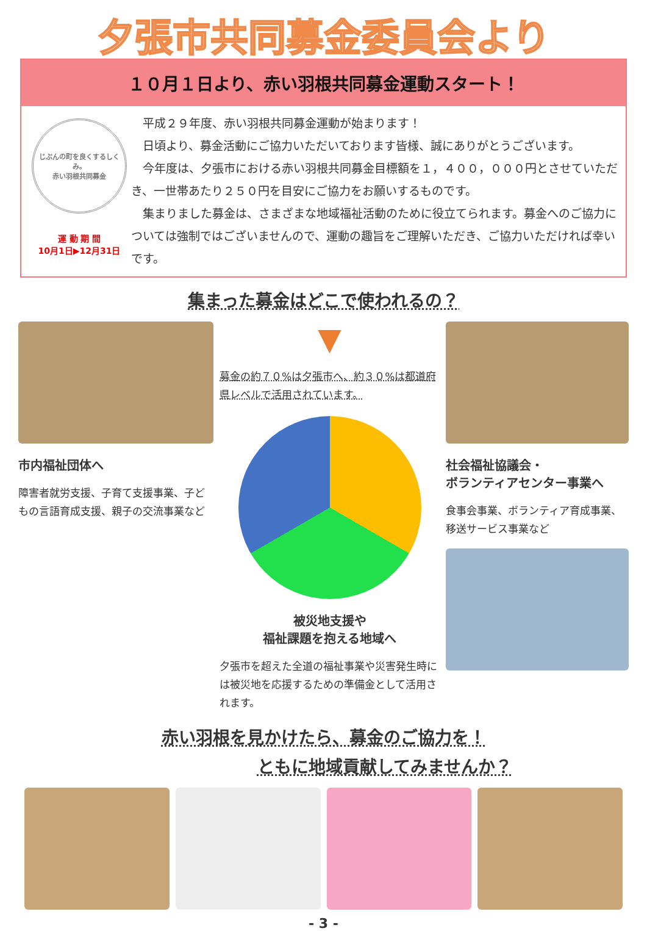夕張市共同募金委員会より
１０月１日より、赤い羽根共同募金運動スタート！
じぶんの町を良くするしくみ。
赤い羽根共同募金
運 動 期 間
10月1日▶12月31日
　平成２９年度、赤い羽根共同募金運動が始まります！
　日頃より、募金活動にご協力いただいております皆様、誠にありがとうございます。
　今年度は、夕張市における赤い羽根共同募金目標額を１，４００，０００円とさせていただき、一世帯あたり２５０円を目安にご協力をお願いするものです。
　集まりました募金は、さまざまな地域福祉活動のために役立てられます。募金へのご協力については強制ではございませんので、運動の趣旨をご理解いただき、ご協力いただければ幸いです。
集まった募金はどこで使われるの？
市内福祉団体へ
障害者就労支援、子育て支援事業、子どもの言語育成支援、親子の交流事業など
▼
募金の約７０%は夕張市へ、約３０%は都道府県レベルで活用されています。
被災地支援や
福祉課題を抱える地域へ
夕張市を超えた全道の福祉事業や災害発生時には被災地を応援するための準備金として活用されます。
社会福祉協議会・
ボランティアセンター事業へ
食事会事業、ボランティア育成事業、移送サービス事業など
赤い羽根を見かけたら、募金のご協力を！
ともに地域貢献してみませんか？
- 3 -